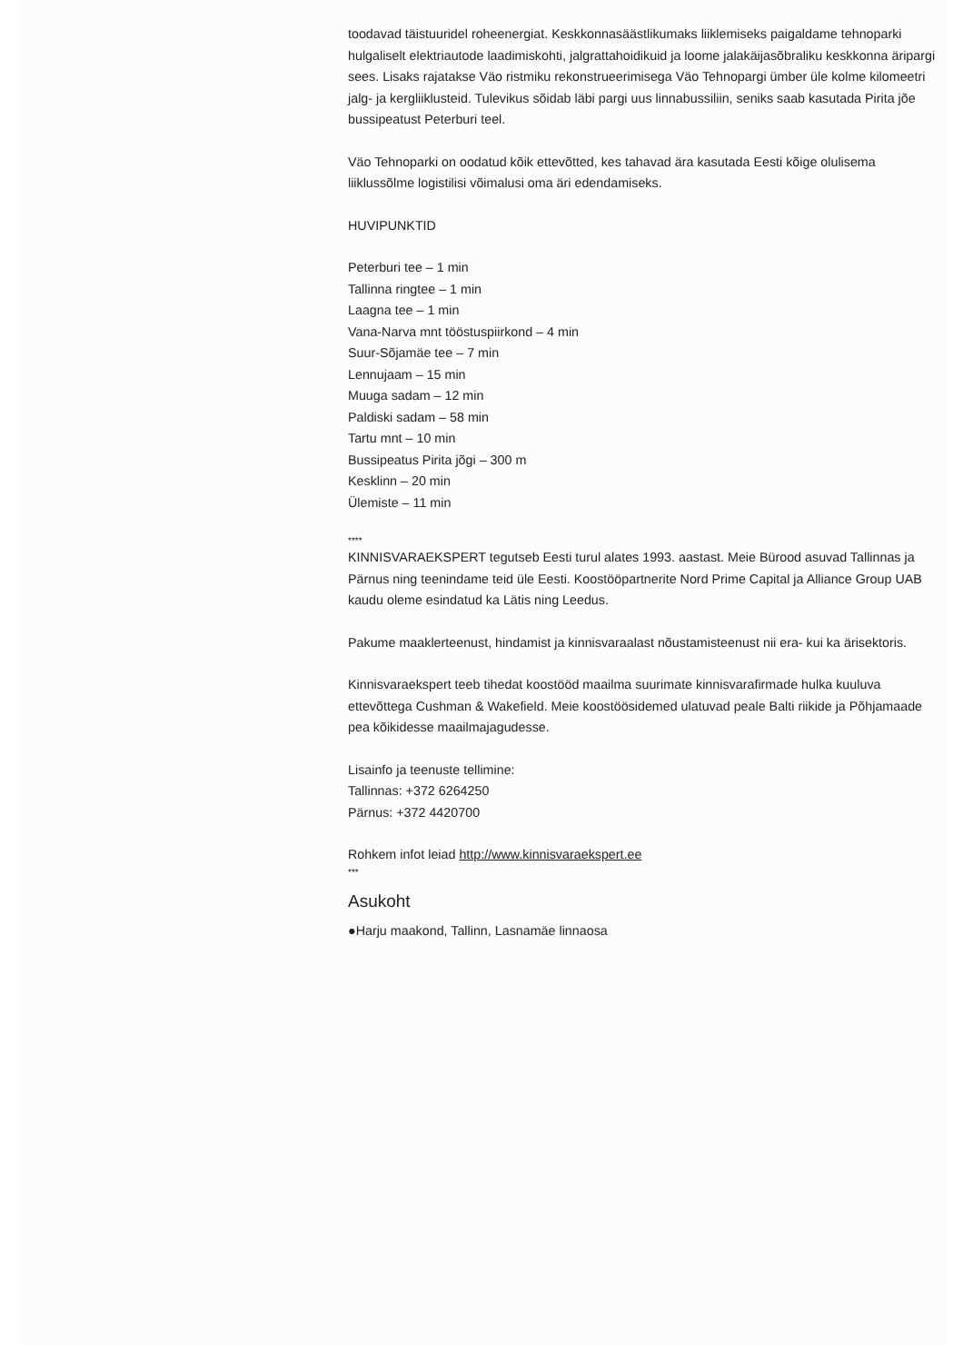toodavad täistuuridel roheenergiat. Keskkonnasäästlikumaks liiklemiseks paigaldame tehnoparki hulgaliselt elektriautode laadimiskohti, jalgrattahoidikuid ja loome jalakäijasõbraliku keskkonna äripargi sees. Lisaks rajatakse Väo ristmiku rekonstrueerimisega Väo Tehnopargi ümber üle kolme kilomeetri jalg- ja kergliiklusteid. Tulevikus sõidab läbi pargi uus linnabussiliin, seniks saab kasutada Pirita jõe bussipeatust Peterburi teel.
Väo Tehnoparki on oodatud kõik ettevõtted, kes tahavad ära kasutada Eesti kõige olulisema liiklussõlme logistilisi võimalusi oma äri edendamiseks.
HUVIPUNKTID
Peterburi tee – 1 min
Tallinna ringtee – 1 min
Laagna tee – 1 min
Vana-Narva mnt tööstuspiirkond – 4 min
Suur-Sõjamäe tee – 7 min
Lennujaam – 15 min
Muuga sadam – 12 min
Paldiski sadam – 58 min
Tartu mnt – 10 min
Bussipeatus Pirita jõgi – 300 m
Kesklinn – 20 min
Ülemiste – 11 min
****
KINNISVARAEKSPERT tegutseb Eesti turul alates 1993. aastast. Meie Bürood asuvad Tallinnas ja Pärnus ning teenindame teid üle Eesti. Koostööpartnerite Nord Prime Capital ja Alliance Group UAB kaudu oleme esindatud ka Lätis ning Leedus.
Pakume maaklerteenust, hindamist ja kinnisvaraalast nõustamisteenust nii era- kui ka ärisektoris.
Kinnisvaraekspert teeb tihedat koostööd maailma suurimate kinnisvarafirmade hulka kuuluva ettevõttega Cushman & Wakefield. Meie koostöösidemed ulatuvad peale Balti riikide ja Põhjamaade pea kõikidesse maailmajagudesse.
Lisainfo ja teenuste tellimine:
Tallinnas: +372 6264250
Pärnus: +372 4420700
Rohkem infot leiad http://www.kinnisvaraekspert.ee
***
Asukoht
●Harju maakond, Tallinn, Lasnamäe linnaosa